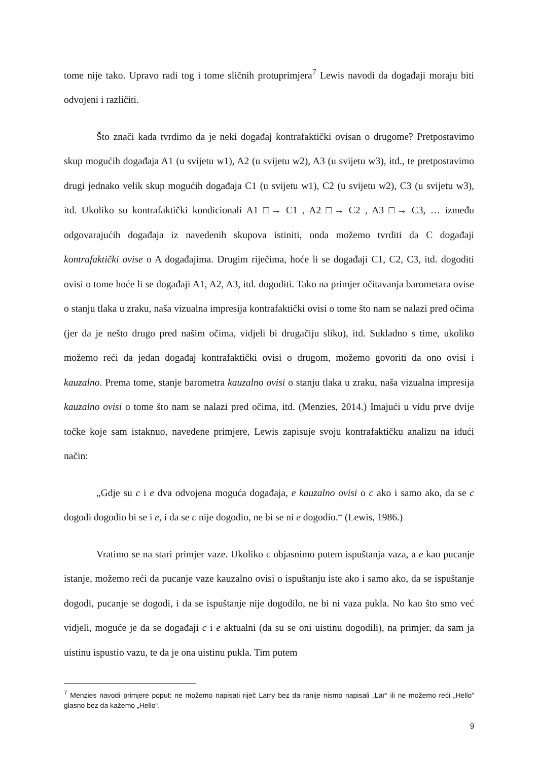tome nije tako. Upravo radi tog i tome sličnih protuprimjera<sup>7</sup> Lewis navodi da događaji moraju biti odvojeni i različiti.
Što znači kada tvrdimo da je neki događaj kontrafaktički ovisan o drugome? Pretpostavimo skup mogućih događaja A1 (u svijetu w1), A2 (u svijetu w2), A3 (u svijetu w3), itd., te pretpostavimo drugi jednako velik skup mogućih događaja C1 (u svijetu w1), C2 (u svijetu w2), C3 (u svijetu w3), itd. Ukoliko su kontrafaktički kondicionali A1 □→ C1 , A2 □→ C2 , A3 □→ C3, … između odgovarajućih događaja iz navedenih skupova istiniti, onda možemo tvrditi da C događaji kontrafaktički ovise o A događajima. Drugim riječima, hoće li se događaji C1, C2, C3, itd. dogoditi ovisi o tome hoće li se događaji A1, A2, A3, itd. dogoditi. Tako na primjer očitavanja barometara ovise o stanju tlaka u zraku, naša vizualna impresija kontrafaktički ovisi o tome što nam se nalazi pred očima (jer da je nešto drugo pred našim očima, vidjeli bi drugačiju sliku), itd. Sukladno s time, ukoliko možemo reći da jedan događaj kontrafaktički ovisi o drugom, možemo govoriti da ono ovisi i kauzalno. Prema tome, stanje barometra kauzalno ovisi o stanju tlaka u zraku, naša vizualna impresija kauzalno ovisi o tome što nam se nalazi pred očima, itd. (Menzies, 2014.) Imajući u vidu prve dvije točke koje sam istaknuo, navedene primjere, Lewis zapisuje svoju kontrafaktičku analizu na idući način:
„Gdje su c i e dva odvojena moguća događaja, e kauzalno ovisi o c ako i samo ako, da se c dogodi dogodio bi se i e, i da se c nije dogodio, ne bi se ni e dogodio.“ (Lewis, 1986.)
Vratimo se na stari primjer vaze. Ukoliko c objasnimo putem ispuštanja vaza, a e kao pucanje istanje, možemo reći da pucanje vaze kauzalno ovisi o ispuštanju iste ako i samo ako, da se ispuštanje dogodi, pucanje se dogodi, i da se ispuštanje nije dogodilo, ne bi ni vaza pukla. No kao što smo već vidjeli, moguće je da se događaji c i e aktualni (da su se oni uistinu dogodili), na primjer, da sam ja uistinu ispustio vazu, te da je ona uistinu pukla. Tim putem
<sup>7</sup> Menzies navodi primjere poput: ne možemo napisati riječ Larry bez da ranije nismo napisali „Lar“ ili ne možemo reći „Hello“ glasno bez da kažemo „Hello“.
9